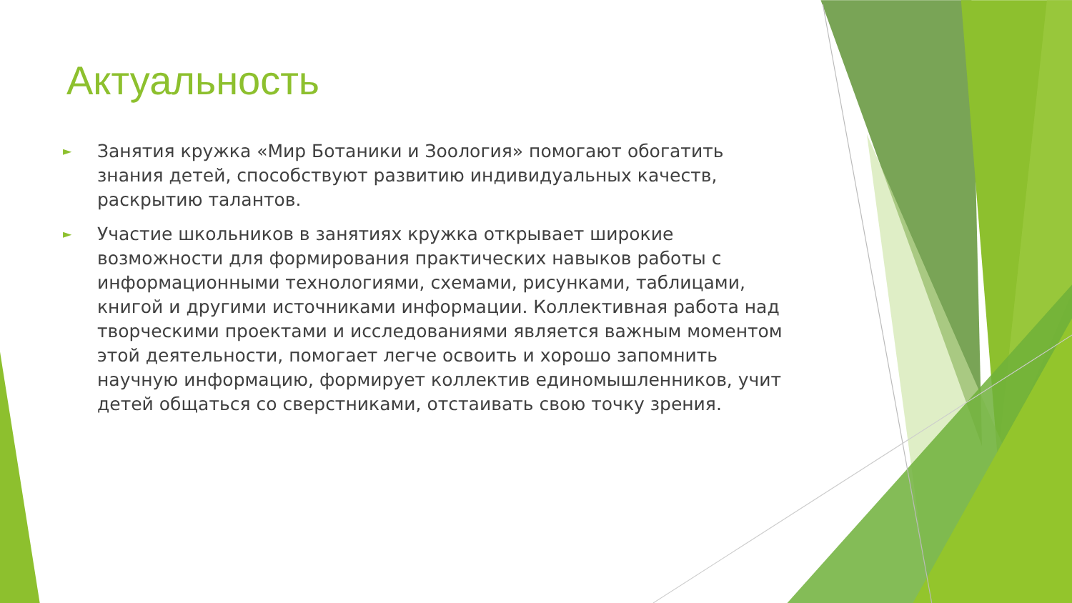Актуальность
► Занятия кружка «Мир Ботаники и Зоология» помогают обогатить знания детей, способствуют развитию индивидуальных качеств, раскрытию талантов.
► Участие школьников в занятиях кружка открывает широкие возможности для формирования практических навыков работы с информационными технологиями, схемами, рисунками, таблицами, книгой и другими источниками информации. Коллективная работа над творческими проектами и исследованиями является важным моментом этой деятельности, помогает легче освоить и хорошо запомнить научную информацию, формирует коллектив единомышленников, учит детей общаться со сверстниками, отстаивать свою точку зрения.